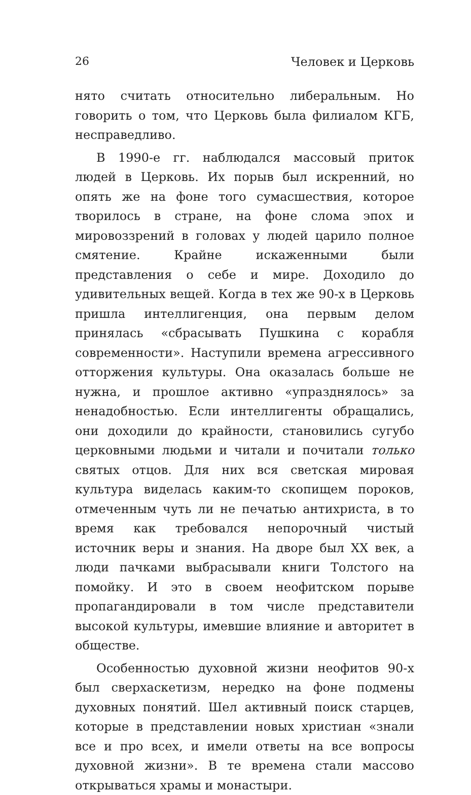26 Человек и Церковь
нято считать относительно либеральным. Но говорить о том, что Церковь была филиалом КГБ, несправедливо.
В 1990-е гг. наблюдался массовый приток людей в Церковь. Их порыв был искренний, но опять же на фоне того сумасшествия, которое творилось в стране, на фоне слома эпох и мировоззрений в головах у людей царило полное смятение. Крайне искаженными были представления о себе и мире. Доходило до удивительных вещей. Когда в тех же 90-х в Церковь пришла интеллигенция, она первым делом принялась «сбрасывать Пушкина с корабля современности». Наступили времена агрессивного отторжения культуры. Она оказалась больше не нужна, и прошлое активно «упразднялось» за ненадобностью. Если интеллигенты обращались, они доходили до крайности, становились сугубо церковными людьми и читали и почитали только святых отцов. Для них вся светская мировая культура виделась каким-то скопищем пороков, отмеченным чуть ли не печатью антихриста, в то время как требовался непорочный чистый источник веры и знания. На дворе был XX век, а люди пачками выбрасывали книги Толстого на помойку. И это в своем неофитском порыве пропагандировали в том числе представители высокой культуры, имевшие влияние и авторитет в обществе.
Особенностью духовной жизни неофитов 90-х был сверхаскетизм, нередко на фоне подмены духовных понятий. Шел активный поиск старцев, которые в представлении новых христиан «знали все и про всех, и имели ответы на все вопросы духовной жизни». В те времена стали массово открываться храмы и монастыри.